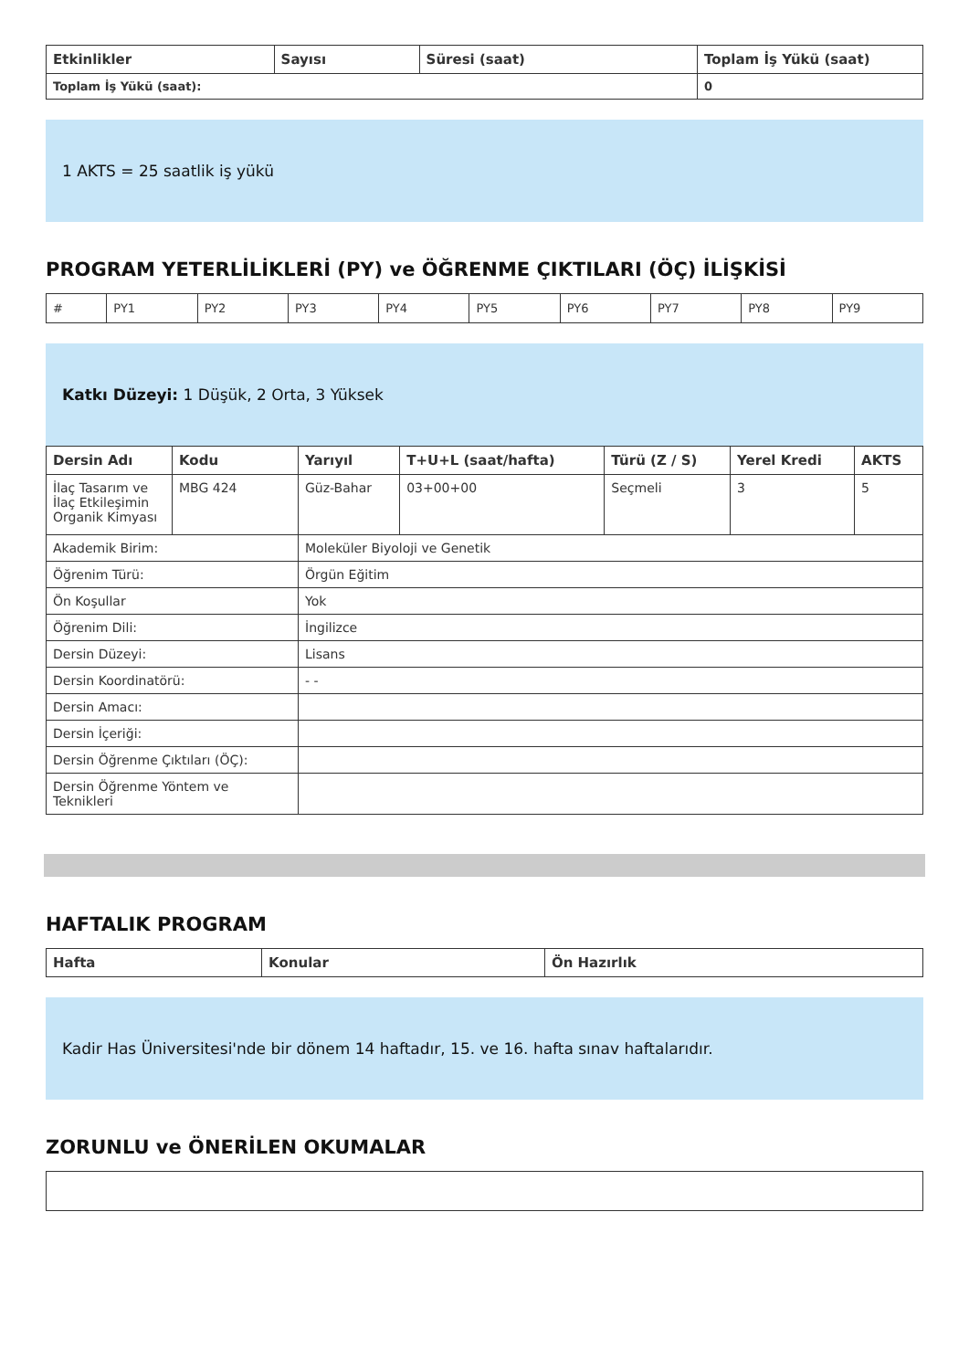| Etkinlikler | Sayısı | Süresi (saat) | Toplam İş Yükü (saat) |
| --- | --- | --- | --- |
| Toplam İş Yükü (saat): | | | 0 |
1 AKTS = 25 saatlik iş yükü
PROGRAM YETERLİLİKLERİ (PY) ve ÖĞRENME ÇIKTILARI (ÖÇ) İLİŞKİSİ
| # | PY1 | PY2 | PY3 | PY4 | PY5 | PY6 | PY7 | PY8 | PY9 |
Katkı Düzeyi: 1 Düşük, 2 Orta, 3 Yüksek
| Dersin Adı | Kodu | Yarıyıl | T+U+L (saat/hafta) | Türü (Z / S) | Yerel Kredi | AKTS |
| --- | --- | --- | --- | --- | --- | --- |
| İlaç Tasarım ve İlaç Etkileşimin Organik Kimyası | MBG 424 | Güz-Bahar | 03+00+00 | Seçmeli | 3 | 5 |
| Akademik Birim: | | Moleküler Biyoloji ve Genetik | | | | |
| Öğrenim Türü: | | Örgün Eğitim | | | | |
| Ön Koşullar | | Yok | | | | |
| Öğrenim Dili: | | İngilizce | | | | |
| Dersin Düzeyi: | | Lisans | | | | |
| Dersin Koordinatörü: | | - - | | | | |
| Dersin Amacı: | | | | | | |
| Dersin İçeriği: | | | | | | |
| Dersin Öğrenme Çıktıları (ÖÇ): | | | | | | |
| Dersin Öğrenme Yöntem ve Teknikleri | | | | | | |
HAFTALIK PROGRAM
| Hafta | Konular | Ön Hazırlık |
| --- | --- | --- |
Kadir Has Üniversitesi'nde bir dönem 14 haftadır, 15. ve 16. hafta sınav haftalarıdır.
ZORUNLU ve ÖNERİLEN OKUMALAR